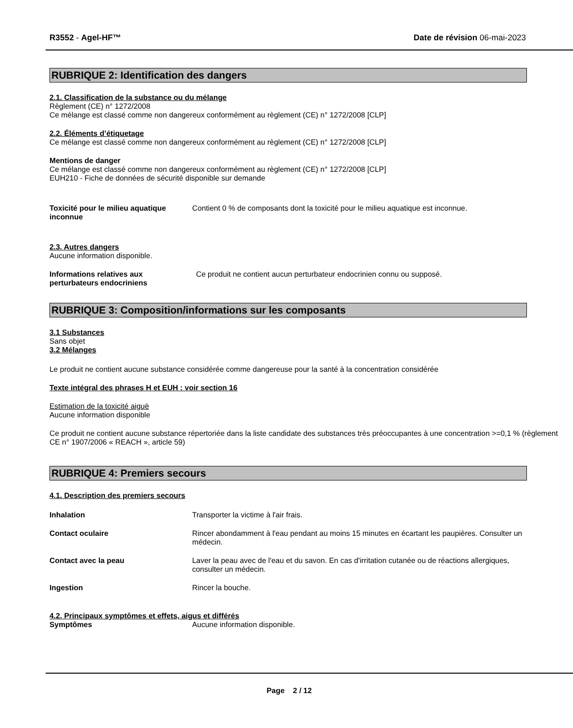R3552 - Agel-HF™ Date de révision 06-mai-2023
RUBRIQUE 2: Identification des dangers
2.1. Classification de la substance ou du mélange
Règlement (CE) n° 1272/2008
Ce mélange est classé comme non dangereux conformément au règlement (CE) n° 1272/2008 [CLP]
2.2. Éléments d’étiquetage
Ce mélange est classé comme non dangereux conformément au règlement (CE) n° 1272/2008 [CLP]
Mentions de danger
Ce mélange est classé comme non dangereux conformément au règlement (CE) n° 1272/2008 [CLP]
EUH210 - Fiche de données de sécurité disponible sur demande
Toxicité pour le milieu aquatique inconnue
Contient 0 % de composants dont la toxicité pour le milieu aquatique est inconnue.
2.3. Autres dangers
Aucune information disponible.
Informations relatives aux perturbateurs endocriniens
Ce produit ne contient aucun perturbateur endocrinien connu ou supposé.
RUBRIQUE 3: Composition/informations sur les composants
3.1 Substances
Sans objet
3.2 Mélanges
Le produit ne contient aucune substance considérée comme dangereuse pour la santé à la concentration considérée
Texte intégral des phrases H et EUH : voir section 16
Estimation de la toxicité aiguë
Aucune information disponible
Ce produit ne contient aucune substance répertoriée dans la liste candidate des substances très préoccupantes à une concentration >=0,1 % (règlement CE n° 1907/2006 « REACH », article 59)
RUBRIQUE 4: Premiers secours
4.1. Description des premiers secours
Inhalation Transporter la victime à l'air frais.
Contact oculaire Rincer abondamment à l'eau pendant au moins 15 minutes en écartant les paupières. Consulter un médecin.
Contact avec la peau Laver la peau avec de l'eau et du savon. En cas d'irritation cutanée ou de réactions allergiques, consulter un médecin.
Ingestion Rincer la bouche.
4.2. Principaux symptômes et effets, aigus et différés
Symptômes Aucune information disponible.
Page 2 / 12